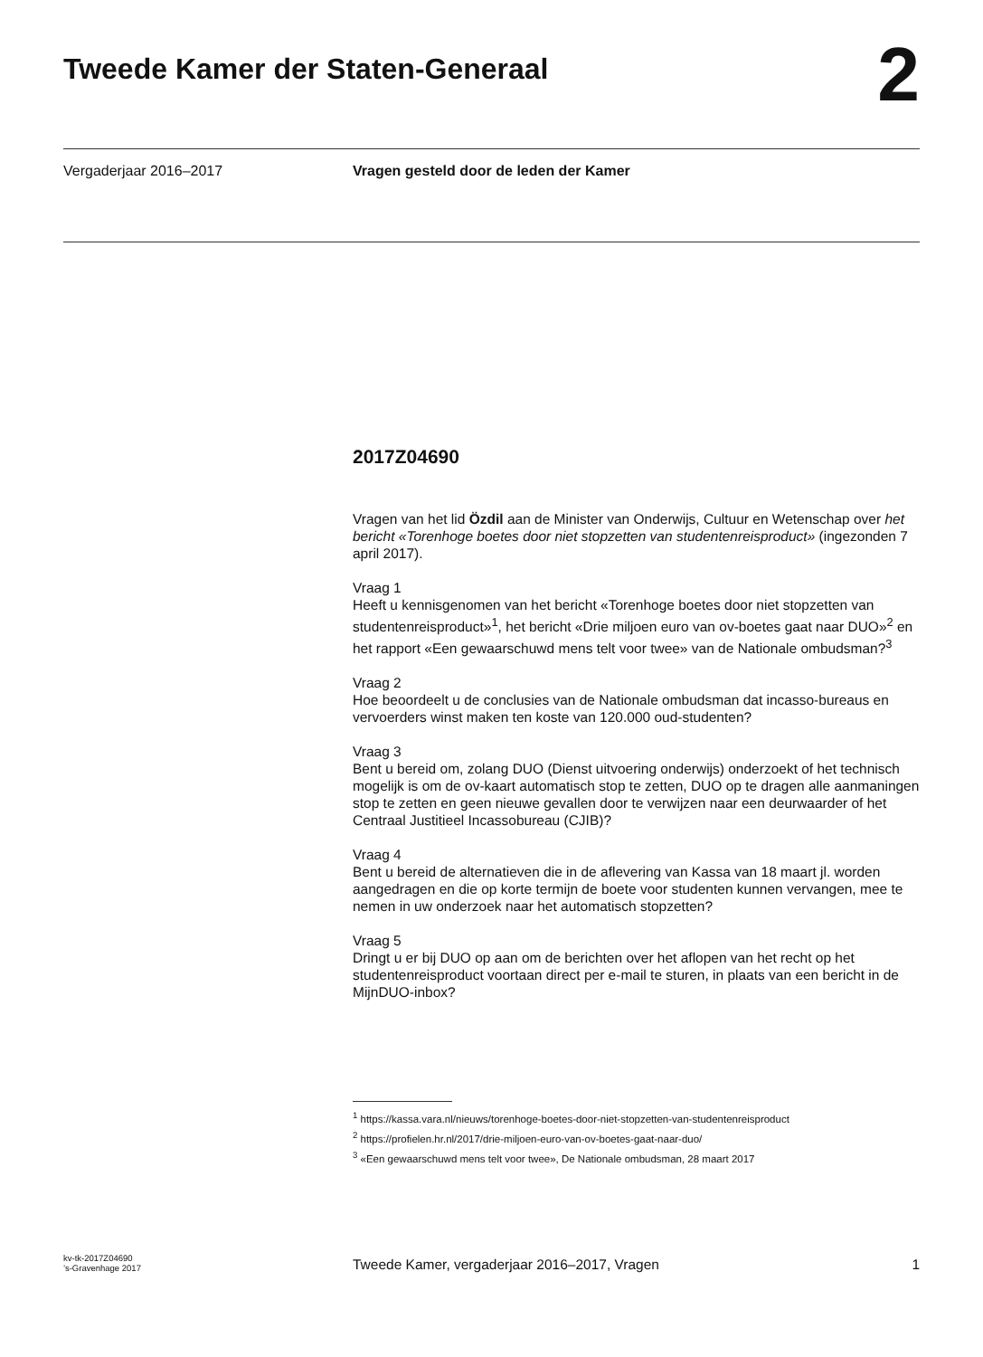Tweede Kamer der Staten-Generaal
2
Vergaderjaar 2016–2017 Vragen gesteld door de leden der Kamer
2017Z04690
Vragen van het lid Özdil aan de Minister van Onderwijs, Cultuur en Wetenschap over het bericht «Torenhoge boetes door niet stopzetten van studentenreisproduct» (ingezonden 7 april 2017).
Vraag 1
Heeft u kennisgenomen van het bericht «Torenhoge boetes door niet stopzetten van studentenreisproduct»<sup>1</sup>, het bericht «Drie miljoen euro van ov-boetes gaat naar DUO»<sup>2</sup> en het rapport «Een gewaarschuwd mens telt voor twee» van de Nationale ombudsman?<sup>3</sup>
Vraag 2
Hoe beoordeelt u de conclusies van de Nationale ombudsman dat incasso-bureaus en vervoerders winst maken ten koste van 120.000 oud-studenten?
Vraag 3
Bent u bereid om, zolang DUO (Dienst uitvoering onderwijs) onderzoekt of het technisch mogelijk is om de ov-kaart automatisch stop te zetten, DUO op te dragen alle aanmaningen stop te zetten en geen nieuwe gevallen door te verwijzen naar een deurwaarder of het Centraal Justitieel Incassobureau (CJIB)?
Vraag 4
Bent u bereid de alternatieven die in de aflevering van Kassa van 18 maart jl. worden aangedragen en die op korte termijn de boete voor studenten kunnen vervangen, mee te nemen in uw onderzoek naar het automatisch stopzetten?
Vraag 5
Dringt u er bij DUO op aan om de berichten over het aflopen van het recht op het studentenreisproduct voortaan direct per e-mail te sturen, in plaats van een bericht in de MijnDUO-inbox?
<sup>1</sup> https://kassa.vara.nl/nieuws/torenhoge-boetes-door-niet-stopzetten-van-studentenreisproduct
<sup>2</sup> https://profielen.hr.nl/2017/drie-miljoen-euro-van-ov-boetes-gaat-naar-duo/
<sup>3</sup> «Een gewaarschuwd mens telt voor twee», De Nationale ombudsman, 28 maart 2017
kv-tk-2017Z04690
’s-Gravenhage 2017
Tweede Kamer, vergaderjaar 2016–2017, Vragen
1